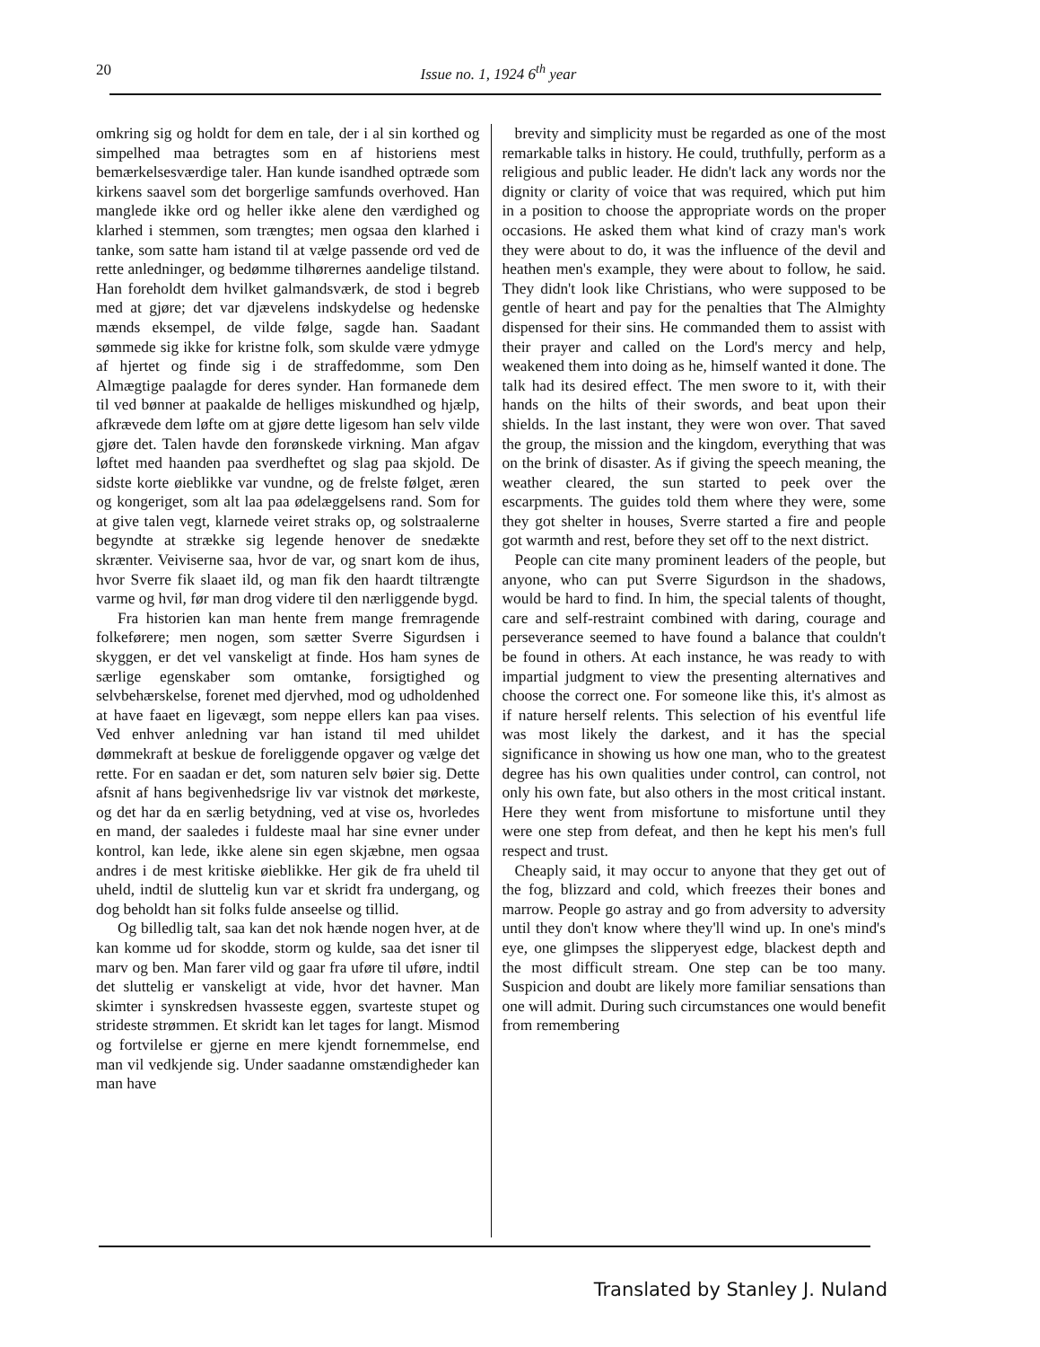20
Issue no. 1, 1924 6<sup>th</sup> year
omkring sig og holdt for dem en tale, der i al sin korthed og simpelhed maa betragtes som en af historiens mest bemærkelsesværdige taler. Han kunde isandhed optræde som kirkens saavel som det borgerlige samfunds overhoved. Han manglede ikke ord og heller ikke alene den værdighed og klarhed i stemmen, som trængtes; men ogsaa den klarhed i tanke, som satte ham istand til at vælge passende ord ved de rette anledninger, og bedømme tilhørernes aandelige tilstand. Han foreholdt dem hvilket galmandsværk, de stod i begreb med at gjøre; det var djævelens indskydelse og hedenske mænds eksempel, de vilde følge, sagde han. Saadant sømmede sig ikke for kristne folk, som skulde være ydmyge af hjertet og finde sig i de straffedomme, som Den Almægtige paalagde for deres synder. Han formanede dem til ved bønner at paakalde de helliges miskundhed og hjælp, afkrævede dem løfte om at gjøre dette ligesom han selv vilde gjøre det. Talen havde den forønskede virkning. Man afgav løftet med haanden paa sverdheftet og slag paa skjold. De sidste korte øieblikke var vundne, og de frelste følget, æren og kongeriget, som alt laa paa ødelæggelsens rand. Som for at give talen vegt, klarnede veiret straks op, og solstraalerne begyndte at strække sig legende henover de snedækte skrænter. Veiviserne saa, hvor de var, og snart kom de ihus, hvor Sverre fik slaaet ild, og man fik den haardt tiltrængte varme og hvil, før man drog videre til den nærliggende bygd.
Fra historien kan man hente frem mange fremragende folkeførere; men nogen, som sætter Sverre Sigurdsen i skyggen, er det vel vanskeligt at finde. Hos ham synes de særlige egenskaber som omtanke, forsigtighed og selvbehærskelse, forenet med djervhed, mod og udholdenhed at have faaet en ligevægt, som neppe ellers kan paa vises. Ved enhver anledning var han istand til med uhildet dømmekraft at beskue de foreliggende opgaver og vælge det rette. For en saadan er det, som naturen selv bøier sig. Dette afsnit af hans begivenhedsrige liv var vistnok det mørkeste, og det har da en særlig betydning, ved at vise os, hvorledes en mand, der saaledes i fuldeste maal har sine evner under kontrol, kan lede, ikke alene sin egen skjæbne, men ogsaa andres i de mest kritiske øieblikke. Her gik de fra uheld til uheld, indtil de sluttelig kun var et skridt fra undergang, og dog beholdt han sit folks fulde anseelse og tillid.
Og billedlig talt, saa kan det nok hænde nogen hver, at de kan komme ud for skodde, storm og kulde, saa det isner til marv og ben. Man farer vild og gaar fra uføre til uføre, indtil det sluttelig er vanskeligt at vide, hvor det havner. Man skimter i synskredsen hvasseste eggen, svarteste stupet og strideste strømmen. Et skridt kan let tages for langt. Mismod og fortvilelse er gjerne en mere kjendt fornemmelse, end man vil vedkjende sig. Under saadanne omstændigheder kan man have
brevity and simplicity must be regarded as one of the most remarkable talks in history. He could, truthfully, perform as a religious and public leader. He didn't lack any words nor the dignity or clarity of voice that was required, which put him in a position to choose the appropriate words on the proper occasions. He asked them what kind of crazy man's work they were about to do, it was the influence of the devil and heathen men's example, they were about to follow, he said. They didn't look like Christians, who were supposed to be gentle of heart and pay for the penalties that The Almighty dispensed for their sins. He commanded them to assist with their prayer and called on the Lord's mercy and help, weakened them into doing as he, himself wanted it done. The talk had its desired effect. The men swore to it, with their hands on the hilts of their swords, and beat upon their shields. In the last instant, they were won over. That saved the group, the mission and the kingdom, everything that was on the brink of disaster. As if giving the speech meaning, the weather cleared, the sun started to peek over the escarpments. The guides told them where they were, some they got shelter in houses, Sverre started a fire and people got warmth and rest, before they set off to the next district.
People can cite many prominent leaders of the people, but anyone, who can put Sverre Sigurdson in the shadows, would be hard to find. In him, the special talents of thought, care and self-restraint combined with daring, courage and perseverance seemed to have found a balance that couldn't be found in others. At each instance, he was ready to with impartial judgment to view the presenting alternatives and choose the correct one. For someone like this, it's almost as if nature herself relents. This selection of his eventful life was most likely the darkest, and it has the special significance in showing us how one man, who to the greatest degree has his own qualities under control, can control, not only his own fate, but also others in the most critical instant. Here they went from misfortune to misfortune until they were one step from defeat, and then he kept his men's full respect and trust.
Cheaply said, it may occur to anyone that they get out of the fog, blizzard and cold, which freezes their bones and marrow. People go astray and go from adversity to adversity until they don't know where they'll wind up. In one's mind's eye, one glimpses the slipperyest edge, blackest depth and the most difficult stream. One step can be too many. Suspicion and doubt are likely more familiar sensations than one will admit. During such circumstances one would benefit from remembering
Translated by Stanley J. Nuland